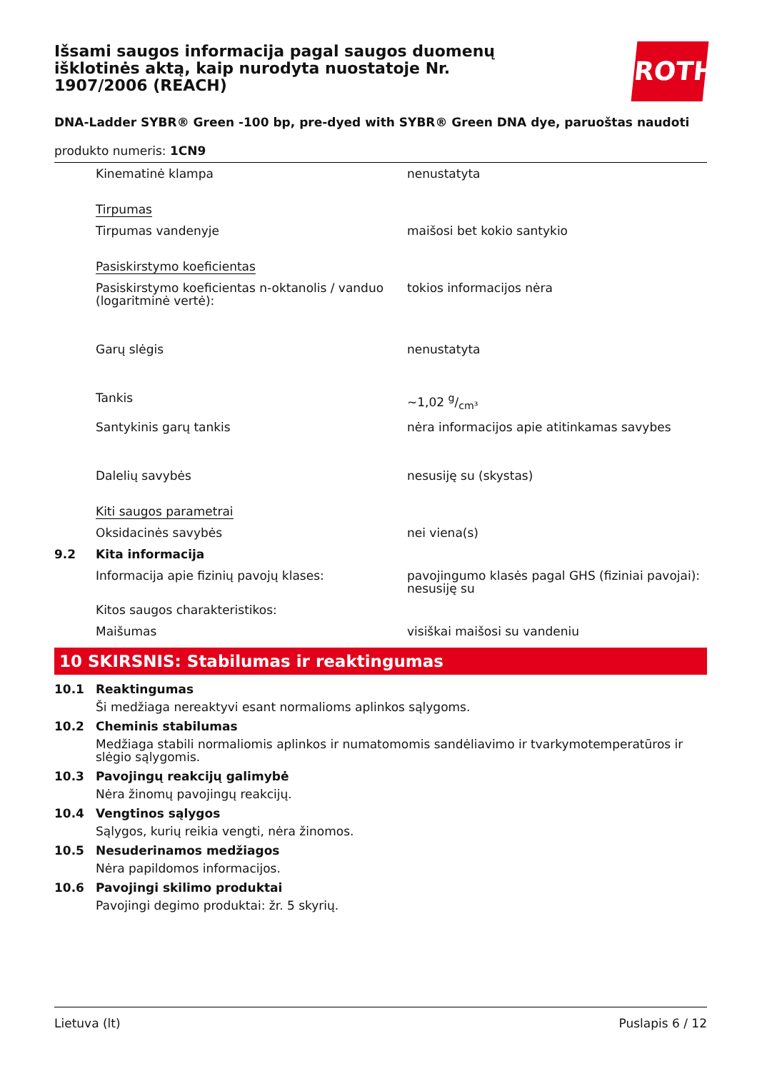Išsami saugos informacija pagal saugos duomenų išklotinės aktą, kaip nurodyta nuostatoje Nr. 1907/2006 (REACH)
ROTH
DNA-Ladder SYBR® Green -100 bp, pre-dyed with SYBR® Green DNA dye, paruoštas naudoti
produkto numeris: 1CN9
| | Kinematinė klampa | nenustatyta |
| | Tirpumas | |
| | Tirpumas vandenyje | maišosi bet kokio santykio |
| | Pasiskirstymo koeficientas | |
| | Pasiskirstymo koeficientas n-oktanolis / vanduo (logaritminė vertė): | tokios informacijos nėra |
| | Garų slėgis | nenustatyta |
| | Tankis | ~1,02 g/cm³ |
| | Santykinis garų tankis | nėra informacijos apie atitinkamas savybes |
| | Dalelių savybės | nesusiję su (skystas) |
| | Kiti saugos parametrai | |
| | Oksidacinės savybės | nei viena(s) |
| 9.2 | Kita informacija | |
| | Informacija apie fizinių pavojų klases: | pavojingumo klasės pagal GHS (fiziniai pavojai): nesusiję su |
| | Kitos saugos charakteristikos: | |
| | Maišumas | visiškai maišosi su vandeniu |
10 SKIRSNIS: Stabilumas ir reaktingumas
10.1 Reaktingumas
Ši medžiaga nereaktyvi esant normalioms aplinkos sąlygoms.
10.2 Cheminis stabilumas
Medžiaga stabili normaliomis aplinkos ir numatomomis sandėliavimo ir tvarkymotemperatūros ir slėgio sąlygomis.
10.3 Pavojingų reakcijų galimybė
Nėra žinomų pavojingų reakcijų.
10.4 Vengtinos sąlygos
Sąlygos, kurių reikia vengti, nėra žinomos.
10.5 Nesuderinamos medžiagos
Nėra papildomos informacijos.
10.6 Pavojingi skilimo produktai
Pavojingi degimo produktai: žr. 5 skyrių.
Lietuva (lt) Puslapis 6 / 12